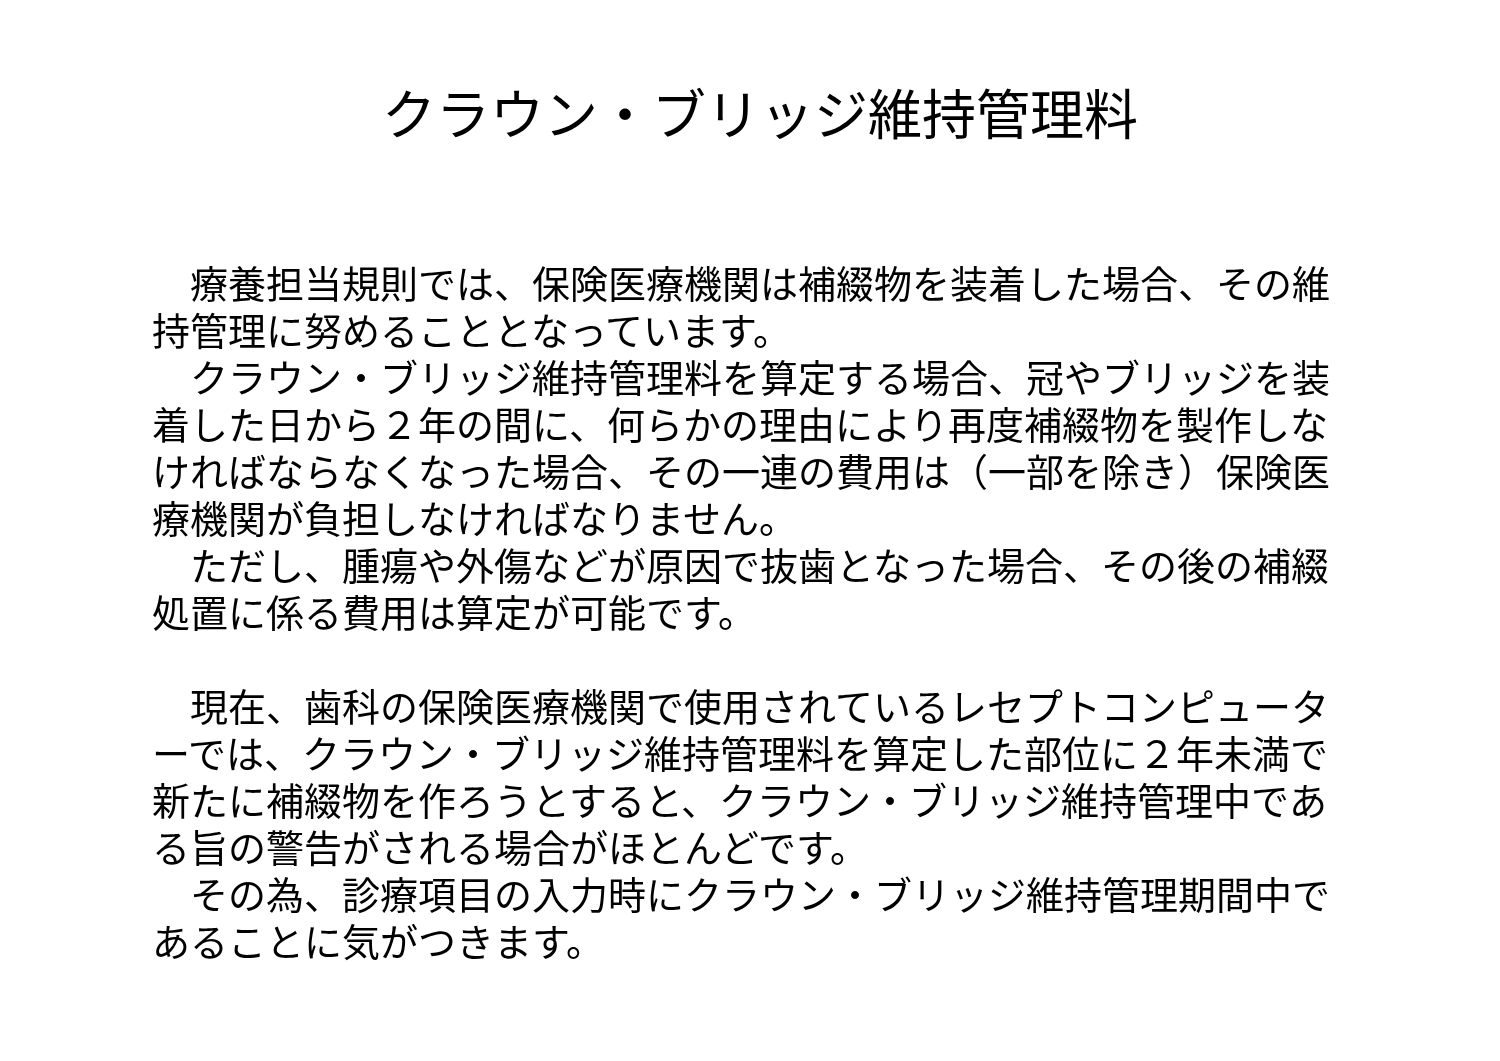クラウン・ブリッジ維持管理料
　療養担当規則では、保険医療機関は補綴物を装着した場合、その維持管理に努めることとなっています。
　クラウン・ブリッジ維持管理料を算定する場合、冠やブリッジを装着した日から２年の間に、何らかの理由により再度補綴物を製作しなければならなくなった場合、その一連の費用は（一部を除き）保険医療機関が負担しなければなりません。
　ただし、腫瘍や外傷などが原因で抜歯となった場合、その後の補綴処置に係る費用は算定が可能です。
　現在、歯科の保険医療機関で使用されているレセプトコンピューターでは、クラウン・ブリッジ維持管理料を算定した部位に２年未満で新たに補綴物を作ろうとすると、クラウン・ブリッジ維持管理中である旨の警告がされる場合がほとんどです。
　その為、診療項目の入力時にクラウン・ブリッジ維持管理期間中であることに気がつきます。